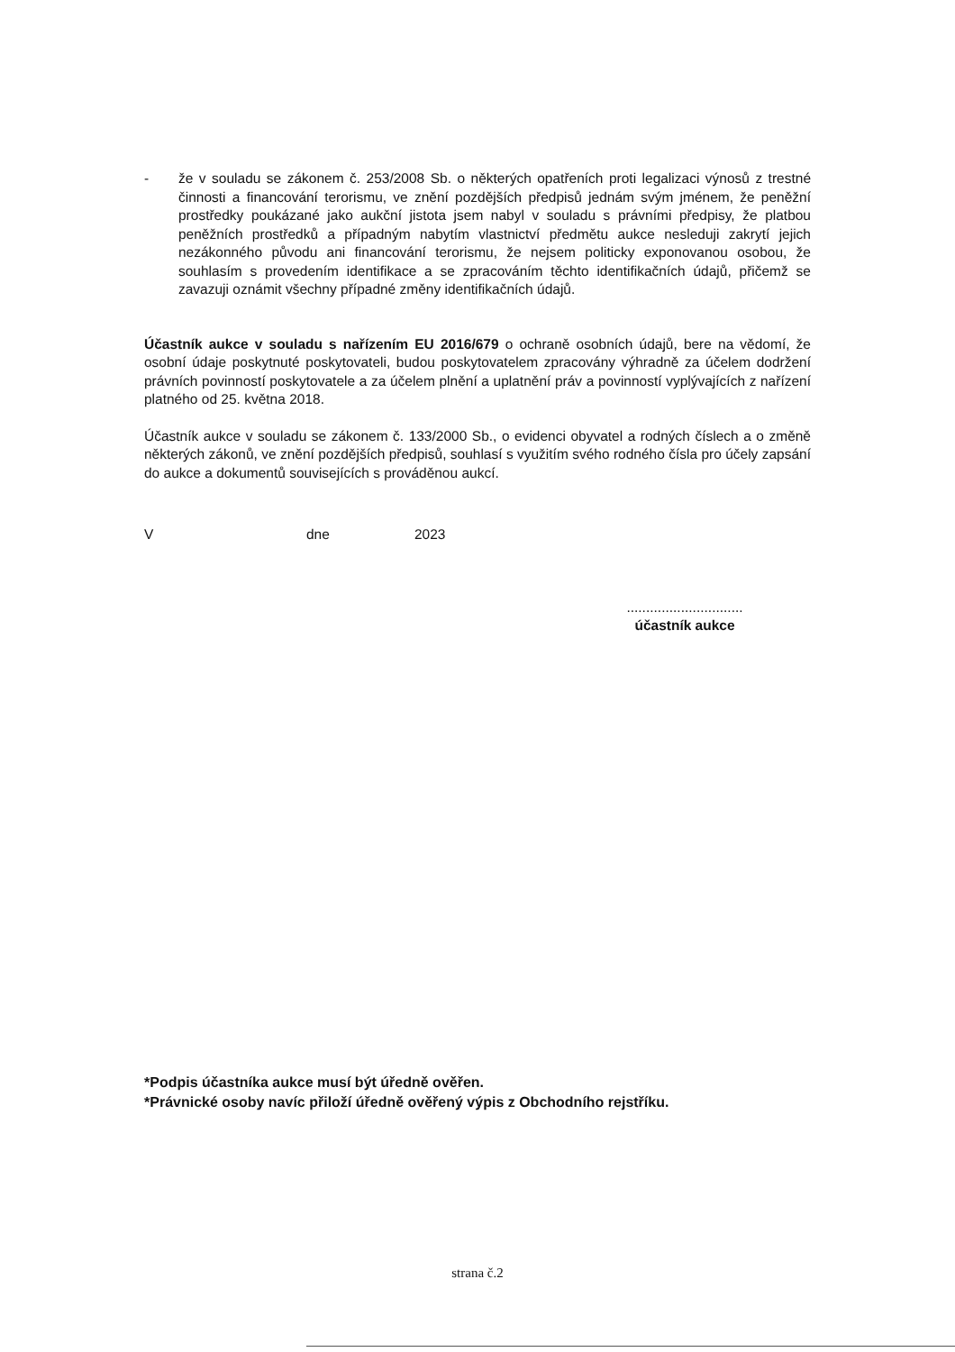- že v souladu se zákonem č. 253/2008 Sb. o některých opatřeních proti legalizaci výnosů z trestné činnosti a financování terorismu, ve znění pozdějších předpisů jednám svým jménem, že peněžní prostředky poukázané jako aukční jistota jsem nabyl v souladu s právními předpisy, že platbou peněžních prostředků a případným nabytím vlastnictví předmětu aukce nesleduji zakrytí jejich nezákonného původu ani financování terorismu, že nejsem politicky exponovanou osobou, že souhlasím s provedením identifikace a se zpracováním těchto identifikačních údajů, přičemž se zavazuji oznámit všechny případné změny identifikačních údajů.
Účastník aukce v souladu s nařízením EU 2016/679 o ochraně osobních údajů, bere na vědomí, že osobní údaje poskytnuté poskytovateli, budou poskytovatelem zpracovány výhradně za účelem dodržení právních povinností poskytovatele a za účelem plnění a uplatnění práv a povinností vyplývajících z nařízení platného od 25. května 2018.
Účastník aukce v souladu se zákonem č. 133/2000 Sb., o evidenci obyvatel a rodných číslech a o změně některých zákonů, ve znění pozdějších předpisů, souhlasí s využitím svého rodného čísla pro účely zapsání do aukce a dokumentů souvisejících s prováděnou aukcí.
Vdne 2023
..............................
účastník aukce
*Podpis účastníka aukce musí být úředně ověřen.
*Právnické osoby navíc přiloží úředně ověřený výpis z Obchodního rejstříku.
strana č.2